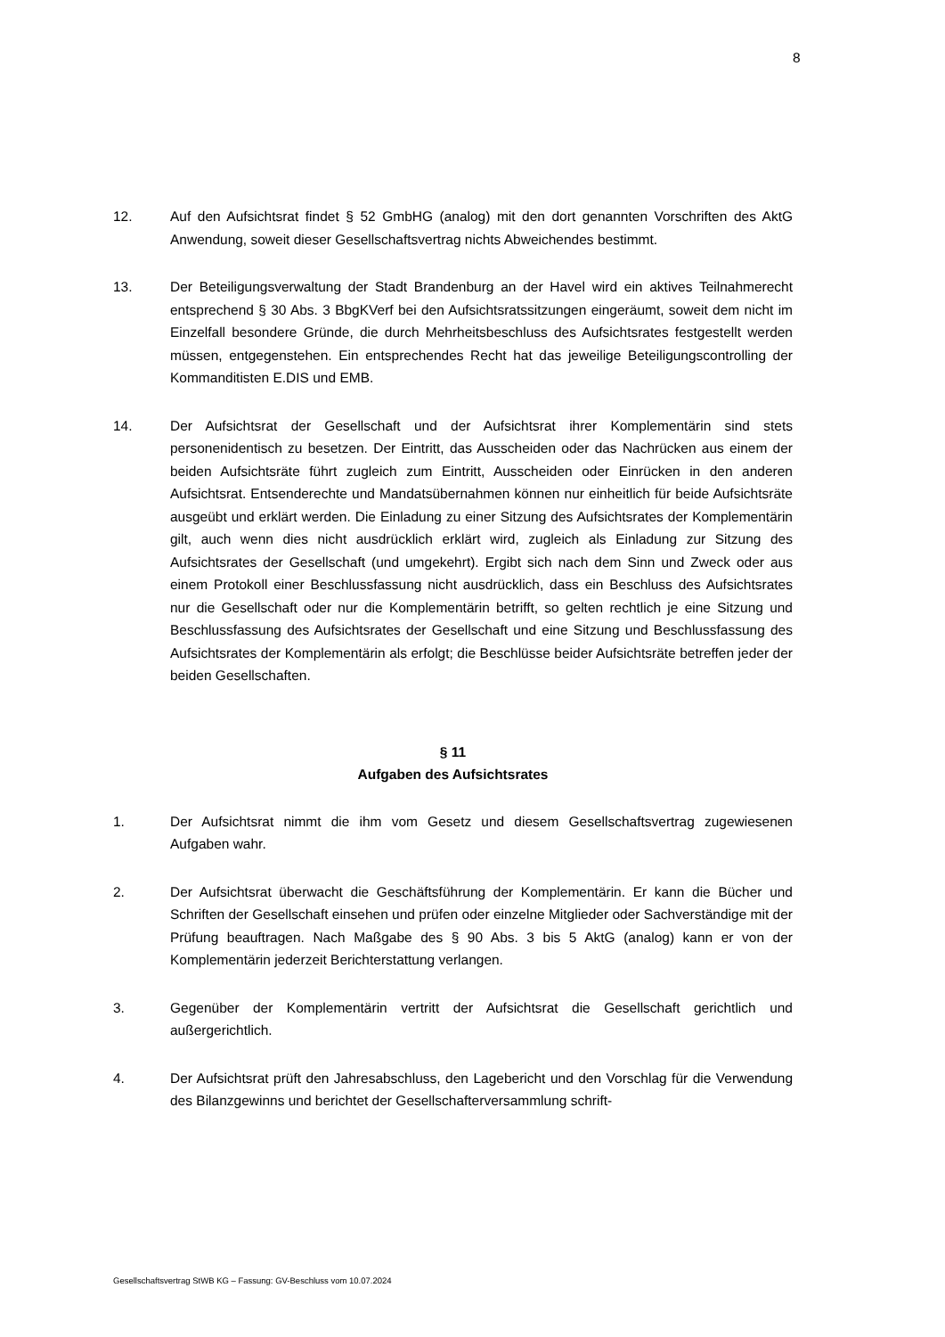8
12. Auf den Aufsichtsrat findet § 52 GmbHG (analog) mit den dort genannten Vorschriften des AktG Anwendung, soweit dieser Gesellschaftsvertrag nichts Abweichendes bestimmt.
13. Der Beteiligungsverwaltung der Stadt Brandenburg an der Havel wird ein aktives Teilnahmerecht entsprechend § 30 Abs. 3 BbgKVerf bei den Aufsichtsratssitzungen eingeräumt, soweit dem nicht im Einzelfall besondere Gründe, die durch Mehrheitsbeschluss des Aufsichtsrates festgestellt werden müssen, entgegenstehen. Ein entsprechendes Recht hat das jeweilige Beteiligungscontrolling der Kommanditisten E.DIS und EMB.
14. Der Aufsichtsrat der Gesellschaft und der Aufsichtsrat ihrer Komplementärin sind stets personenidentisch zu besetzen. Der Eintritt, das Ausscheiden oder das Nachrücken aus einem der beiden Aufsichtsräte führt zugleich zum Eintritt, Ausscheiden oder Einrücken in den anderen Aufsichtsrat. Entsenderechte und Mandatsübernahmen können nur einheitlich für beide Aufsichtsräte ausgeübt und erklärt werden. Die Einladung zu einer Sitzung des Aufsichtsrates der Komplementärin gilt, auch wenn dies nicht ausdrücklich erklärt wird, zugleich als Einladung zur Sitzung des Aufsichtsrates der Gesellschaft (und umgekehrt). Ergibt sich nach dem Sinn und Zweck oder aus einem Protokoll einer Beschlussfassung nicht ausdrücklich, dass ein Beschluss des Aufsichtsrates nur die Gesellschaft oder nur die Komplementärin betrifft, so gelten rechtlich je eine Sitzung und Beschlussfassung des Aufsichtsrates der Gesellschaft und eine Sitzung und Beschlussfassung des Aufsichtsrates der Komplementärin als erfolgt; die Beschlüsse beider Aufsichtsräte betreffen jeder der beiden Gesellschaften.
§ 11
Aufgaben des Aufsichtsrates
1. Der Aufsichtsrat nimmt die ihm vom Gesetz und diesem Gesellschaftsvertrag zugewiesenen Aufgaben wahr.
2. Der Aufsichtsrat überwacht die Geschäftsführung der Komplementärin. Er kann die Bücher und Schriften der Gesellschaft einsehen und prüfen oder einzelne Mitglieder oder Sachverständige mit der Prüfung beauftragen. Nach Maßgabe des § 90 Abs. 3 bis 5 AktG (analog) kann er von der Komplementärin jederzeit Berichterstattung verlangen.
3. Gegenüber der Komplementärin vertritt der Aufsichtsrat die Gesellschaft gerichtlich und außergerichtlich.
4. Der Aufsichtsrat prüft den Jahresabschluss, den Lagebericht und den Vorschlag für die Verwendung des Bilanzgewinns und berichtet der Gesellschafterversammlung schrift-
Gesellschaftsvertrag StWB KG – Fassung: GV-Beschluss vom 10.07.2024